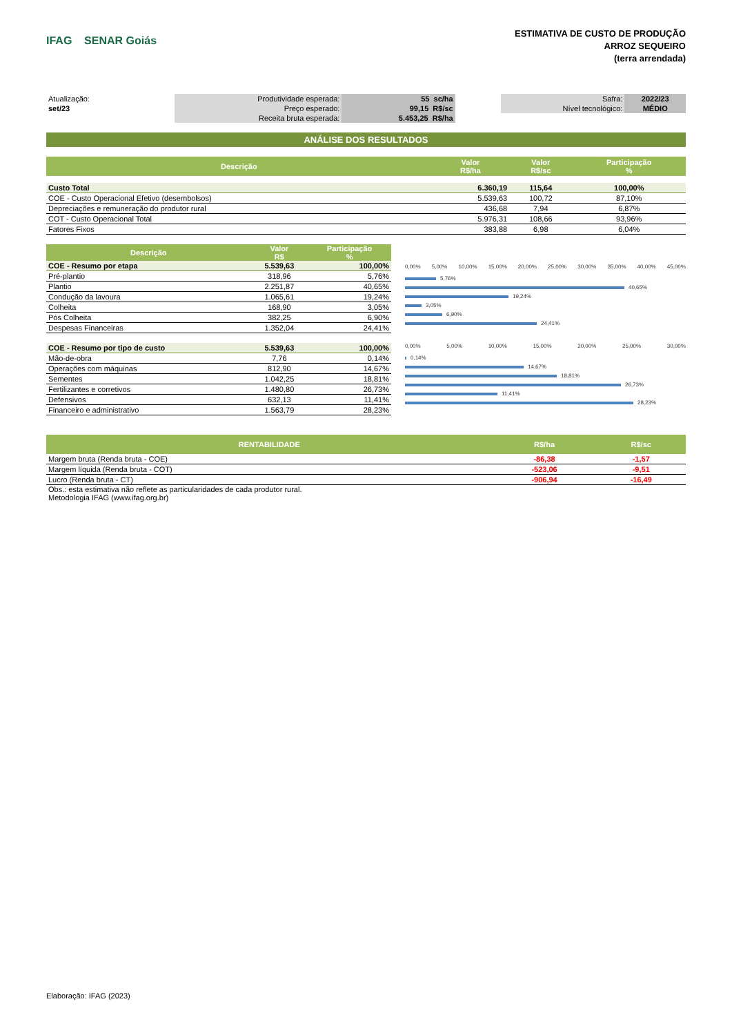IFAG SENAR Goiás
ESTIMATIVA DE CUSTO DE PRODUÇÃO
ARROZ SEQUEIRO
(terra arrendada)
| Atualização: | Produtividade esperada: | 55 sc/ha | | Safra: | 2022/23 |
| set/23 | Preço esperado: | 99,15 R$/sc | | Nível tecnológico: | MÉDIO |
| | Receita bruta esperada: | 5.453,25 R$/ha | | | |
ANÁLISE DOS RESULTADOS
| Descrição | Valor R$/ha | Valor R$/sc | Participação % |
| --- | --- | --- | --- |
| Custo Total | 6.360,19 | 115,64 | 100,00% |
| COE - Custo Operacional Efetivo (desembolsos) | 5.539,63 | 100,72 | 87,10% |
| Depreciações e remuneração do produtor rural | 436,68 | 7,94 | 6,87% |
| COT - Custo Operacional Total | 5.976,31 | 108,66 | 93,96% |
| Fatores Fixos | 383,88 | 6,98 | 6,04% |
| Descrição | Valor R$ | Participação % |
| --- | --- | --- |
| COE - Resumo por etapa | 5.539,63 | 100,00% |
| Pré-plantio | 318,96 | 5,76% |
| Plantio | 2.251,87 | 40,65% |
| Condução da lavoura | 1.065,61 | 19,24% |
| Colheita | 168,90 | 3,05% |
| Pós Colheita | 382,25 | 6,90% |
| Despesas Financeiras | 1.352,04 | 24,41% |
| COE - Resumo por tipo de custo | 5.539,63 | 100,00% |
| Mão-de-obra | 7,76 | 0,14% |
| Operações com máquinas | 812,90 | 14,67% |
| Sementes | 1.042,25 | 18,81% |
| Fertilizantes e corretivos | 1.480,80 | 26,73% |
| Defensivos | 632,13 | 11,41% |
| Financeiro e administrativo | 1.563,79 | 28,23% |
0,00% 5,00% 10,00% 15,00% 20,00% 25,00% 30,00% 35,00% 40,00% 45,00%
5,76%
40,65%
19,24%
3,05%
6,90%
24,41%
0,00% 5,00% 10,00% 15,00% 20,00% 25,00% 30,00%
0,14%
14,67%
18,81%
26,73%
11,41%
28,23%
| RENTABILIDADE | R$/ha | R$/sc |
| --- | --- | --- |
| Margem bruta (Renda bruta - COE) | -86,38 | -1,57 |
| Margem líquida (Renda bruta - COT) | -523,06 | -9,51 |
| Lucro (Renda bruta - CT) | -906,94 | -16,49 |
Obs.: esta estimativa não reflete as particularidades de cada produtor rural.
Metodologia IFAG (www.ifag.org.br)
Elaboração: IFAG (2023)